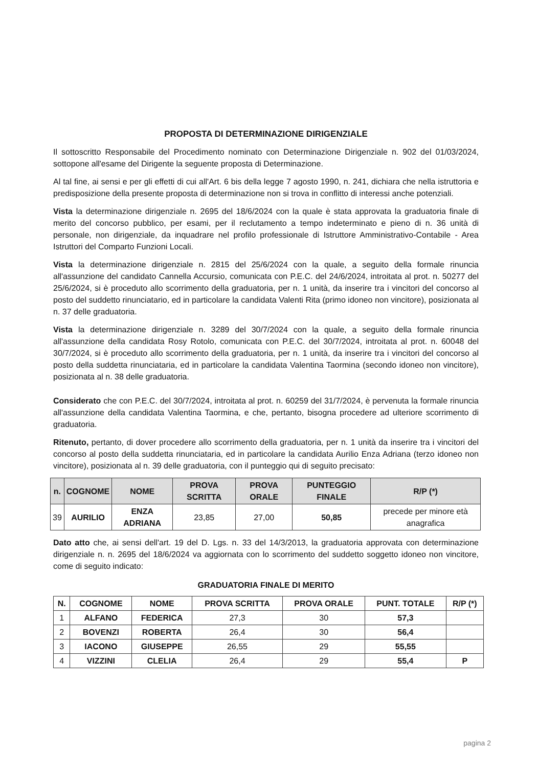PROPOSTA DI DETERMINAZIONE DIRIGENZIALE
Il sottoscritto Responsabile del Procedimento nominato con Determinazione Dirigenziale n. 902 del 01/03/2024, sottopone all'esame del Dirigente la seguente proposta di Determinazione.
Al tal fine, ai sensi e per gli effetti di cui all'Art. 6 bis della legge 7 agosto 1990, n. 241, dichiara che nella istruttoria e predisposizione della presente proposta di determinazione non si trova in conflitto di interessi anche potenziali.
Vista la determinazione dirigenziale n. 2695 del 18/6/2024 con la quale è stata approvata la graduatoria finale di merito del concorso pubblico, per esami, per il reclutamento a tempo indeterminato e pieno di n. 36 unità di personale, non dirigenziale, da inquadrare nel profilo professionale di Istruttore Amministrativo-Contabile - Area Istruttori del Comparto Funzioni Locali.
Vista la determinazione dirigenziale n. 2815 del 25/6/2024 con la quale, a seguito della formale rinuncia all'assunzione del candidato Cannella Accursio, comunicata con P.E.C. del 24/6/2024, introitata al prot. n. 50277 del 25/6/2024, si è proceduto allo scorrimento della graduatoria, per n. 1 unità, da inserire tra i vincitori del concorso al posto del suddetto rinunciatario, ed in particolare la candidata Valenti Rita (primo idoneo non vincitore), posizionata al n. 37 delle graduatoria.
Vista la determinazione dirigenziale n. 3289 del 30/7/2024 con la quale, a seguito della formale rinuncia all'assunzione della candidata Rosy Rotolo, comunicata con P.E.C. del 30/7/2024, introitata al prot. n. 60048 del 30/7/2024, si è proceduto allo scorrimento della graduatoria, per n. 1 unità, da inserire tra i vincitori del concorso al posto della suddetta rinunciataria, ed in particolare la candidata Valentina Taormina (secondo idoneo non vincitore), posizionata al n. 38 delle graduatoria.
Considerato che con P.E.C. del 30/7/2024, introitata al prot. n. 60259 del 31/7/2024, è pervenuta la formale rinuncia all'assunzione della candidata Valentina Taormina, e che, pertanto, bisogna procedere ad ulteriore scorrimento di graduatoria.
Ritenuto, pertanto, di dover procedere allo scorrimento della graduatoria, per n. 1 unità da inserire tra i vincitori del concorso al posto della suddetta rinunciataria, ed in particolare la candidata Aurilio Enza Adriana (terzo idoneo non vincitore), posizionata al n. 39 delle graduatoria, con il punteggio qui di seguito precisato:
| n. | COGNOME | NOME | PROVA SCRITTA | PROVA ORALE | PUNTEGGIO FINALE | R/P (*) |
| --- | --- | --- | --- | --- | --- | --- |
| 39 | AURILIO | ENZA ADRIANA | 23,85 | 27,00 | 50,85 | precede per minore età anagrafica |
Dato atto che, ai sensi dell'art. 19 del D. Lgs. n. 33 del 14/3/2013, la graduatoria approvata con determinazione dirigenziale n. n. 2695 del 18/6/2024 va aggiornata con lo scorrimento del suddetto soggetto idoneo non vincitore, come di seguito indicato:
GRADUATORIA FINALE DI MERITO
| N. | COGNOME | NOME | PROVA SCRITTA | PROVA ORALE | PUNT. TOTALE | R/P (*) |
| --- | --- | --- | --- | --- | --- | --- |
| 1 | ALFANO | FEDERICA | 27,3 | 30 | 57,3 | |
| 2 | BOVENZI | ROBERTA | 26,4 | 30 | 56,4 | |
| 3 | IACONO | GIUSEPPE | 26,55 | 29 | 55,55 | |
| 4 | VIZZINI | CLELIA | 26,4 | 29 | 55,4 | P |
pagina 2